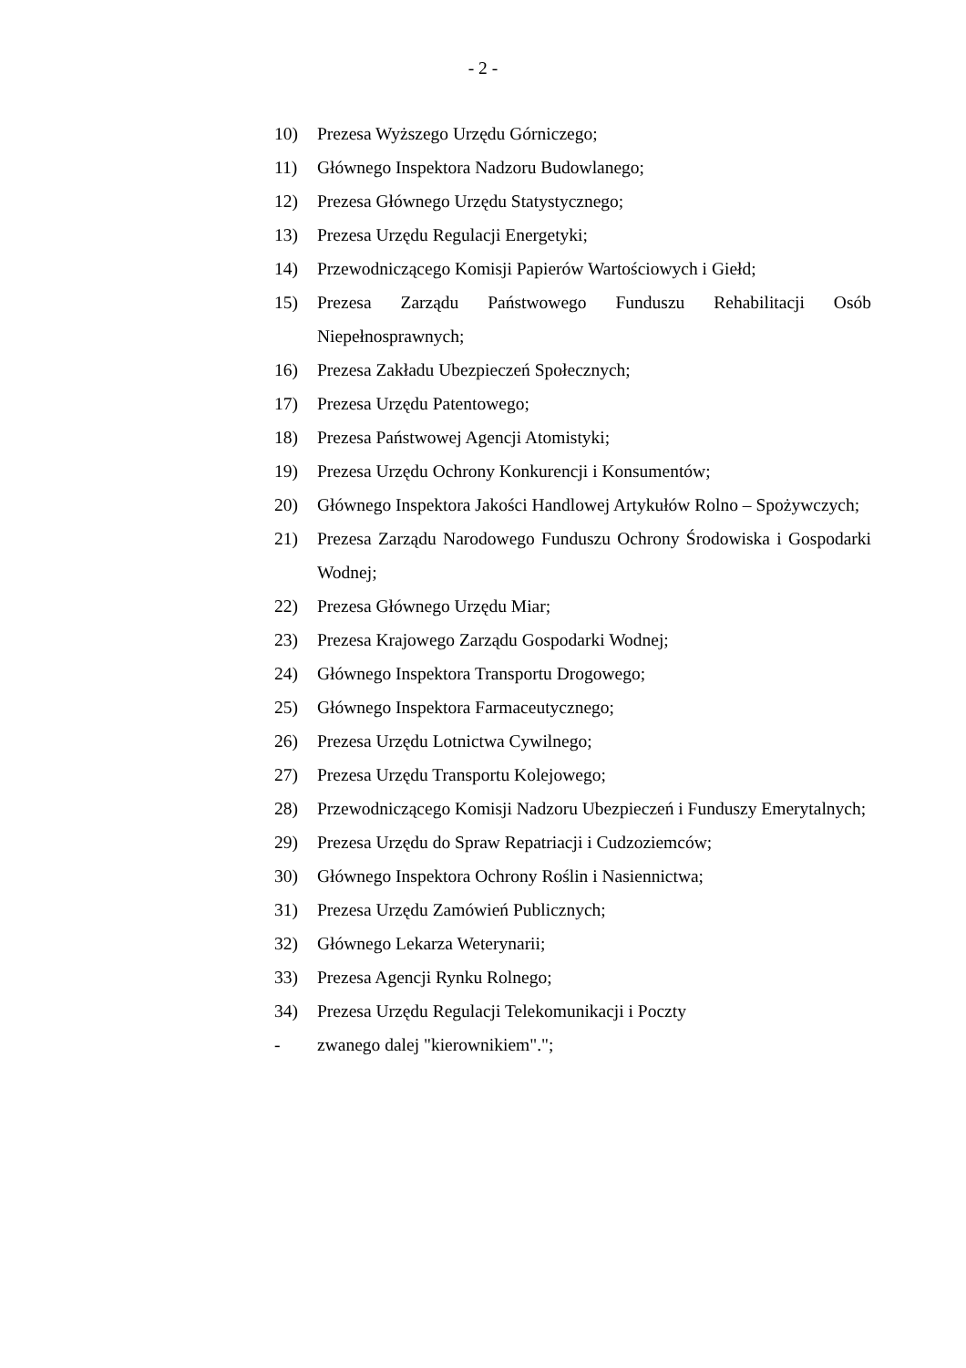- 2 -
10) Prezesa Wyższego Urzędu Górniczego;
11) Głównego Inspektora Nadzoru Budowlanego;
12) Prezesa Głównego Urzędu Statystycznego;
13) Prezesa Urzędu Regulacji Energetyki;
14) Przewodniczącego Komisji Papierów Wartościowych i Giełd;
15) Prezesa Zarządu Państwowego Funduszu Rehabilitacji Osób Niepełnosprawnych;
16) Prezesa Zakładu Ubezpieczeń Społecznych;
17) Prezesa Urzędu Patentowego;
18) Prezesa Państwowej Agencji Atomistyki;
19) Prezesa Urzędu Ochrony Konkurencji i Konsumentów;
20) Głównego Inspektora Jakości Handlowej Artykułów Rolno – Spożywczych;
21) Prezesa Zarządu Narodowego Funduszu Ochrony Środowiska i Gospodarki Wodnej;
22) Prezesa Głównego Urzędu Miar;
23) Prezesa Krajowego Zarządu Gospodarki Wodnej;
24) Głównego Inspektora Transportu Drogowego;
25) Głównego Inspektora Farmaceutycznego;
26) Prezesa Urzędu Lotnictwa Cywilnego;
27) Prezesa Urzędu Transportu Kolejowego;
28) Przewodniczącego Komisji Nadzoru Ubezpieczeń i Funduszy Emerytalnych;
29) Prezesa Urzędu do Spraw Repatriacji i Cudzoziemców;
30) Głównego Inspektora Ochrony Roślin i Nasiennictwa;
31) Prezesa Urzędu Zamówień Publicznych;
32) Głównego Lekarza Weterynarii;
33) Prezesa Agencji Rynku Rolnego;
34) Prezesa Urzędu Regulacji Telekomunikacji i Poczty
- zwanego dalej "kierownikiem".";